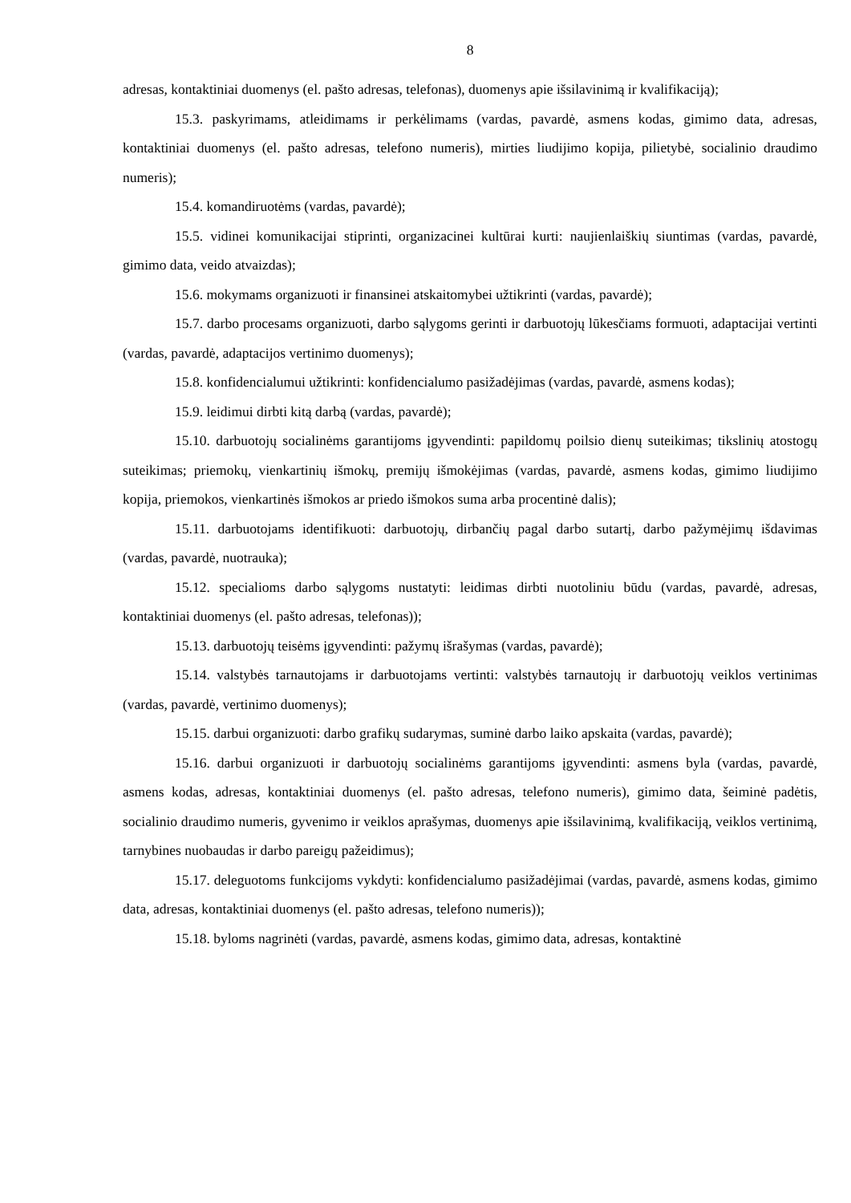8
adresas, kontaktiniai duomenys (el. pašto adresas, telefonas), duomenys apie išsilavinimą ir kvalifikaciją);
15.3. paskyrimams, atleidimams ir perkėlimams (vardas, pavardė, asmens kodas, gimimo data, adresas, kontaktiniai duomenys (el. pašto adresas, telefono numeris), mirties liudijimo kopija, pilietybė, socialinio draudimo numeris);
15.4. komandiruotėms (vardas, pavardė);
15.5. vidinei komunikacijai stiprinti, organizacinei kultūrai kurti: naujienlaiškių siuntimas (vardas, pavardė, gimimo data, veido atvaizdas);
15.6. mokymams organizuoti ir finansinei atskaitomybei užtikrinti (vardas, pavardė);
15.7. darbo procesams organizuoti, darbo sąlygoms gerinti ir darbuotojų lūkesčiams formuoti, adaptacijai vertinti (vardas, pavardė, adaptacijos vertinimo duomenys);
15.8. konfidencialumui užtikrinti: konfidencialumo pasižadėjimas (vardas, pavardė, asmens kodas);
15.9. leidimui dirbti kitą darbą (vardas, pavardė);
15.10. darbuotojų socialinėms garantijoms įgyvendinti: papildomų poilsio dienų suteikimas; tikslinių atostogų suteikimas; priemokų, vienkartinių išmokų, premijų išmokėjimas (vardas, pavardė, asmens kodas, gimimo liudijimo kopija, priemokos, vienkartinės išmokos ar priedo išmokos suma arba procentinė dalis);
15.11. darbuotojams identifikuoti: darbuotojų, dirbančių pagal darbo sutartį, darbo pažymėjimų išdavimas (vardas, pavardė, nuotrauka);
15.12. specialioms darbo sąlygoms nustatyti: leidimas dirbti nuotoliniu būdu (vardas, pavardė, adresas, kontaktiniai duomenys (el. pašto adresas, telefonas));
15.13. darbuotojų teisėms įgyvendinti: pažymų išrašymas (vardas, pavardė);
15.14. valstybės tarnautojams ir darbuotojams vertinti: valstybės tarnautojų ir darbuotojų veiklos vertinimas (vardas, pavardė, vertinimo duomenys);
15.15. darbui organizuoti: darbo grafikų sudarymas, suminė darbo laiko apskaita (vardas, pavardė);
15.16. darbui organizuoti ir darbuotojų socialinėms garantijoms įgyvendinti: asmens byla (vardas, pavardė, asmens kodas, adresas, kontaktiniai duomenys (el. pašto adresas, telefono numeris), gimimo data, šeiminė padėtis, socialinio draudimo numeris, gyvenimo ir veiklos aprašymas, duomenys apie išsilavinimą, kvalifikaciją, veiklos vertinimą, tarnybines nuobaudas ir darbo pareigų pažeidimus);
15.17. deleguotoms funkcijoms vykdyti: konfidencialumo pasižadėjimai (vardas, pavardė, asmens kodas, gimimo data, adresas, kontaktiniai duomenys (el. pašto adresas, telefono numeris));
15.18. byloms nagrinėti (vardas, pavardė, asmens kodas, gimimo data, adresas, kontaktinė